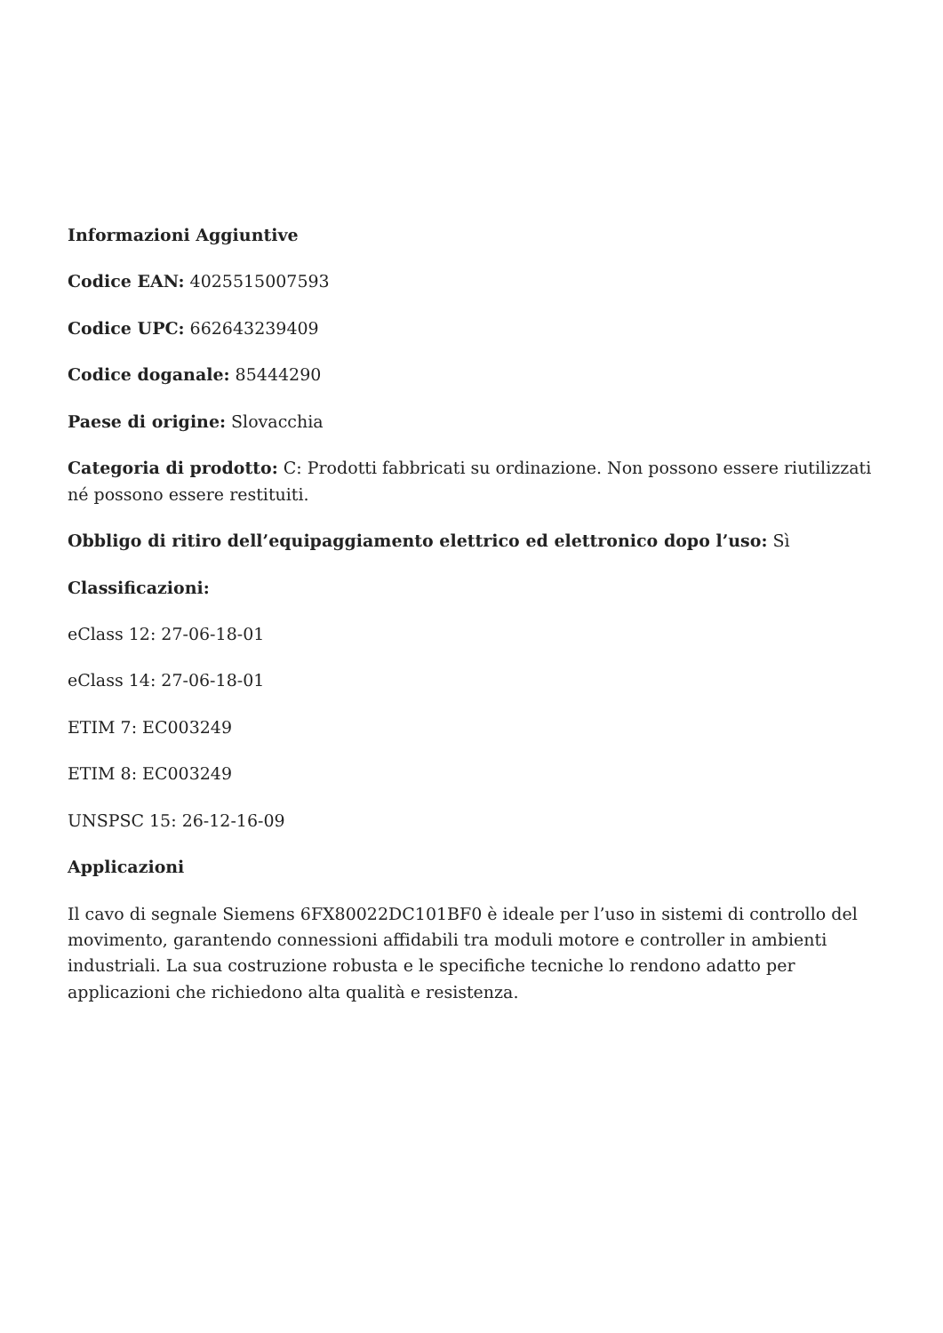Informazioni Aggiuntive
Codice EAN: 4025515007593
Codice UPC: 662643239409
Codice doganale: 85444290
Paese di origine: Slovacchia
Categoria di prodotto: C: Prodotti fabbricati su ordinazione. Non possono essere riutilizzati né possono essere restituiti.
Obbligo di ritiro dell’equipaggiamento elettrico ed elettronico dopo l’uso: Sì
Classificazioni:
eClass 12: 27-06-18-01
eClass 14: 27-06-18-01
ETIM 7: EC003249
ETIM 8: EC003249
UNSPSC 15: 26-12-16-09
Applicazioni
Il cavo di segnale Siemens 6FX80022DC101BF0 è ideale per l’uso in sistemi di controllo del movimento, garantendo connessioni affidabili tra moduli motore e controller in ambienti industriali. La sua costruzione robusta e le specifiche tecniche lo rendono adatto per applicazioni che richiedono alta qualità e resistenza.